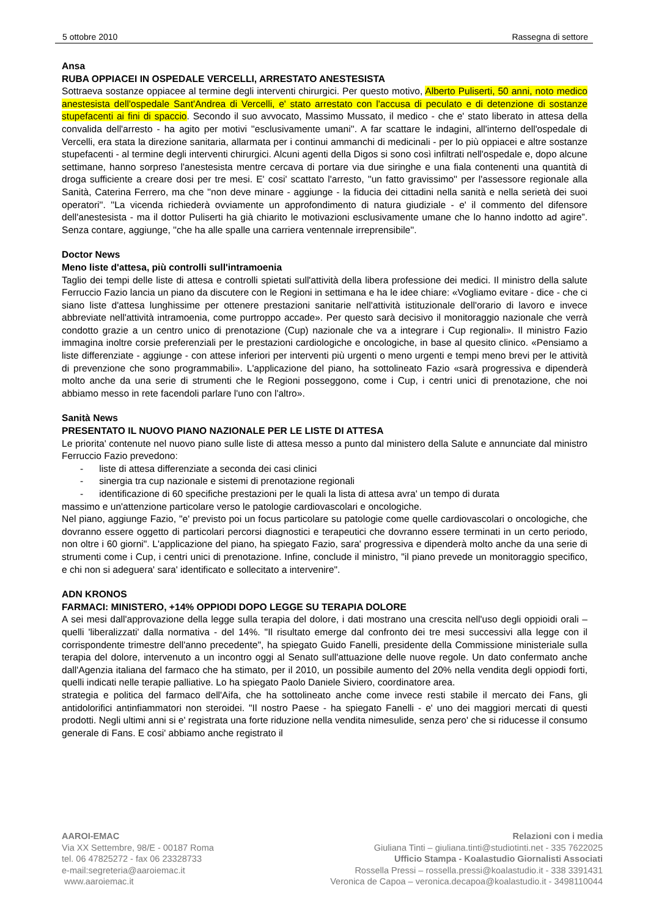5 ottobre 2010 Rassegna di settore
Ansa
RUBA OPPIACEI IN OSPEDALE VERCELLI, ARRESTATO ANESTESISTA
Sottraeva sostanze oppiacee al termine degli interventi chirurgici. Per questo motivo, Alberto Puliserti, 50 anni, noto medico anestesista dell'ospedale Sant'Andrea di Vercelli, e' stato arrestato con l'accusa di peculato e di detenzione di sostanze stupefacenti ai fini di spaccio. Secondo il suo avvocato, Massimo Mussato, il medico - che e' stato liberato in attesa della convalida dell'arresto - ha agito per motivi ''esclusivamente umani''. A far scattare le indagini, all'interno dell'ospedale di Vercelli, era stata la direzione sanitaria, allarmata per i continui ammanchi di medicinali - per lo più oppiacei e altre sostanze stupefacenti - al termine degli interventi chirurgici. Alcuni agenti della Digos si sono così infiltrati nell'ospedale e, dopo alcune settimane, hanno sorpreso l'anestesista mentre cercava di portare via due siringhe e una fiala contenenti una quantità di droga sufficiente a creare dosi per tre mesi. E' cosi' scattato l'arresto, ''un fatto gravissimo'' per l'assessore regionale alla Sanità, Caterina Ferrero, ma che ''non deve minare - aggiunge - la fiducia dei cittadini nella sanità e nella serietà dei suoi operatori''. ''La vicenda richiederà ovviamente un approfondimento di natura giudiziale - e' il commento del difensore dell'anestesista - ma il dottor Puliserti ha già chiarito le motivazioni esclusivamente umane che lo hanno indotto ad agire”. Senza contare, aggiunge, ''che ha alle spalle una carriera ventennale irreprensibile''.
Doctor News
Meno liste d'attesa, più controlli sull'intramoenia
Taglio dei tempi delle liste di attesa e controlli spietati sull'attività della libera professione dei medici. Il ministro della salute Ferruccio Fazio lancia un piano da discutere con le Regioni in settimana e ha le idee chiare: «Vogliamo evitare - dice - che ci siano liste d'attesa lunghissime per ottenere prestazioni sanitarie nell'attività istituzionale dell'orario di lavoro e invece abbreviate nell'attività intramoenia, come purtroppo accade». Per questo sarà decisivo il monitoraggio nazionale che verrà condotto grazie a un centro unico di prenotazione (Cup) nazionale che va a integrare i Cup regionali». Il ministro Fazio immagina inoltre corsie preferenziali per le prestazioni cardiologiche e oncologiche, in base al quesito clinico. «Pensiamo a liste differenziate - aggiunge - con attese inferiori per interventi più urgenti o meno urgenti e tempi meno brevi per le attività di prevenzione che sono programmabili». L'applicazione del piano, ha sottolineato Fazio «sarà progressiva e dipenderà molto anche da una serie di strumenti che le Regioni posseggono, come i Cup, i centri unici di prenotazione, che noi abbiamo messo in rete facendoli parlare l'uno con l'altro».
Sanità News
PRESENTATO IL NUOVO PIANO NAZIONALE PER LE LISTE DI ATTESA
Le priorita' contenute nel nuovo piano sulle liste di attesa messo a punto dal ministero della Salute e annunciate dal ministro Ferruccio Fazio prevedono:
- liste di attesa differenziate a seconda dei casi clinici
- sinergia tra cup nazionale e sistemi di prenotazione regionali
- identificazione di 60 specifiche prestazioni per le quali la lista di attesa avra' un tempo di durata
massimo e un'attenzione particolare verso le patologie cardiovascolari e oncologiche.
Nel piano, aggiunge Fazio, "e' previsto poi un focus particolare su patologie come quelle cardiovascolari o oncologiche, che dovranno essere oggetto di particolari percorsi diagnostici e terapeutici che dovranno essere terminati in un certo periodo, non oltre i 60 giorni". L'applicazione del piano, ha spiegato Fazio, sara' progressiva e dipenderà molto anche da una serie di strumenti come i Cup, i centri unici di prenotazione. Infine, conclude il ministro, "il piano prevede un monitoraggio specifico, e chi non si adeguera' sara' identificato e sollecitato a intervenire".
ADN KRONOS
FARMACI: MINISTERO, +14% OPPIODI DOPO LEGGE SU TERAPIA DOLORE
A sei mesi dall'approvazione della legge sulla terapia del dolore, i dati mostrano una crescita nell'uso degli oppioidi orali – quelli 'liberalizzati' dalla normativa - del 14%. "Il risultato emerge dal confronto dei tre mesi successivi alla legge con il corrispondente trimestre dell'anno precedente", ha spiegato Guido Fanelli, presidente della Commissione ministeriale sulla terapia del dolore, intervenuto a un incontro oggi al Senato sull'attuazione delle nuove regole. Un dato confermato anche dall'Agenzia italiana del farmaco che ha stimato, per il 2010, un possibile aumento del 20% nella vendita degli oppiodi forti, quelli indicati nelle terapie palliative. Lo ha spiegato Paolo Daniele Siviero, coordinatore area.
strategia e politica del farmaco dell'Aifa, che ha sottolineato anche come invece resti stabile il mercato dei Fans, gli antidolorifici antinfiammatori non steroidei. "Il nostro Paese - ha spiegato Fanelli - e' uno dei maggiori mercati di questi prodotti. Negli ultimi anni si e' registrata una forte riduzione nella vendita nimesulide, senza pero' che si riducesse il consumo generale di Fans. E cosi' abbiamo anche registrato il
AAROI-EMAC
Via XX Settembre, 98/E - 00187 Roma
tel. 06 47825272 - fax 06 23328733
e-mail:segreteria@aaroiemac.it
www.aaroiemac.it
Relazioni con i media
Giuliana Tinti – giuliana.tinti@studiotinti.net - 335 7622025
Ufficio Stampa - Koalastudio Giornalisti Associati
Rossella Pressi – rossella.pressi@koalastudio.it - 338 3391431
Veronica de Capoa – veronica.decapoa@koalastudio.it - 3498110044